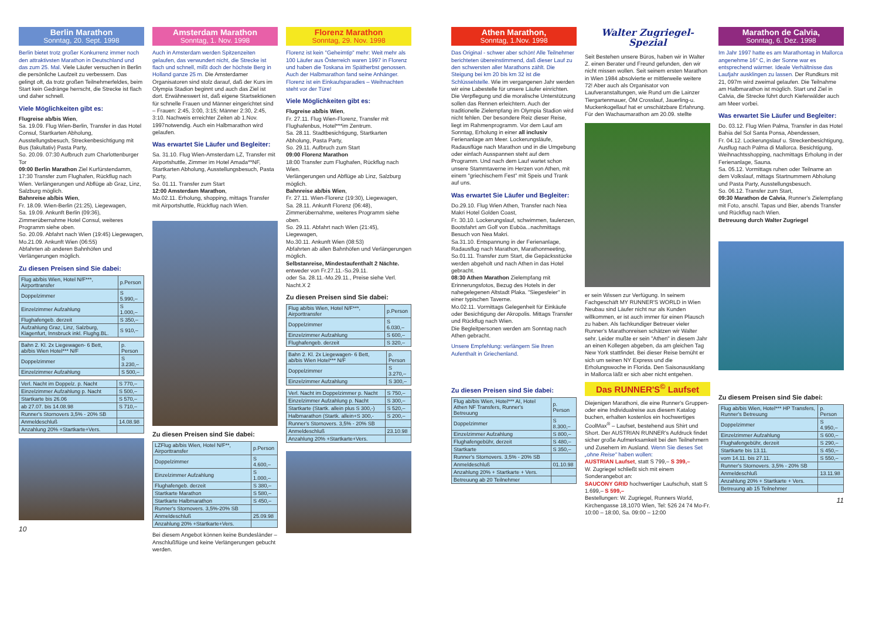Berlin Marathon
Sonntag, 20. Sept. 1998
Berlin bietet trotz großer Konkurrenz immer noch den attraktivsten Marathon in Deutschland und das zum 25. Mal. Viele Läufer versuchen in Berlin die persönliche Laufzeit zu verbessern. Das gelingt oft, da trotz großen Teilnehmerfeldes, beim Start kein Gedränge herrscht, die Strecke ist flach und daher schnell.
Viele Möglichkeiten gibt es:
Flugreise ab/bis Wien,
Sa. 19.09. Flug Wien-Berlin, Transfer in das Hotel Consul, Startkarten Abholung, Ausstellungsbesuch, Streckenbesichtigung mit Bus (fakultativ) Pasta Party,
So. 20.09. 07:30 Aufbruch zum Charlottenburger Tor
09:00 Berlin Marathon Ziel Kurfürstendamm,
17:30 Transfer zum Flughafen, Rückflug nach Wien. Verlängerungen und Abflüge ab Graz, Linz, Salzburg möglich.
Bahnreise ab/bis Wien,
Fr. 18.09. Wien-Berlin (21:25), Liegewagen,
Sa. 19.09. Ankunft Berlin (09:36), Zimmerübernahme Hotel Consul, weiteres Programm siehe oben.
So. 20.09. Abfahrt nach Wien (19:45) Liegewagen,
Mo.21.09. Ankunft Wien (06:55)
Abfahrten ab anderen Bahnhöfen und Verlängerungen möglich.
Zu diesen Preisen sind Sie dabei:
| Flug ab/bis Wien, Hotel N/F***, Airporttransfer | p.Person |
| --- | --- |
| Doppelzimmer | S 5.990,– |
| Einzelzimmer Aufzahlung | S 1.000,– |
| Flughafengeb. derzeit | S 350,– |
| Aufzahlung Graz, Linz, Salzburg, Klagenfurt, Innsbruck inkl. Flughg.BL. | S 910,– |
| Bahn 2. Kl. 2x Liegewagen- 6 Bett, ab/bis Wien Hotel*** N/F | p. Person |
| --- | --- |
| Doppelzimmer | S 3.230,– |
| Einzelzimmer Aufzahlung | S 500,– |
| Verl. Nacht im Doppelz. p. Nacht | S 770,– |
| Einzelzimmer Aufzahlung p. Nacht | S 500,– |
| Startkarte bis 26.06 | S 570,– |
| ab 27.07. bis 14.08.98 | S 710,– |
| Runner's Stornovers 3,5% - 20% SB | |
| Anmeldeschluß | 14.08.98 |
| Anzahlung 20% +Startkarte+Vers. | |
10
Amsterdam Marathon
Sonntag, 1. Nov. 1998
Auch in Amsterdam werden Spitzenzeiten gelaufen, das verwundert nicht, die Strecke ist flach und schnell, mißt doch der höchste Berg in Holland ganze 25 m. Die Amsterdamer Organisatoren sind stolz darauf, daß der Kurs im Olympia Stadion beginnt und auch das Ziel ist dort. Erwähneswert ist, daß eigene Startsektionen für schnelle Frauen und Männer eingerichtet sind – Frauen: 2:45, 3:00, 3:15; Männer 2:30, 2:45, 3:10. Nachweis erreichter Zeiten ab 1.Nov. 1997notwendig. Auch ein Halbmarathon wird gelaufen.
Was erwartet Sie Läufer und Begleiter:
Sa. 31.10. Flug Wien-Amsterdam LZ, Transfer mit Airportshuttle, Zimmer im Hotel Amada**NF, Startkarten Abholung, Ausstellungsbesuch, Pasta Party,
So. 01.11. Transfer zum Start
12:00 Amsterdam Marathon,
Mo.02.11. Erholung, shopping, mittags Transfer mit Airportshuttle, Rückflug nach Wien.
Zu diesen Preisen sind Sie dabei:
| LZFlug ab/bis Wien, Hotel N/F**, Airporttransfer | p.Person |
| --- | --- |
| Doppelzimmer | S 4.600,– |
| Einzelzimmer Aufzahlung | S 1.000,– |
| Flughafengeb. derzeit | S 380,– |
| Startkarte Marathon | S 580,– |
| Startkarte Halbmarathon | S 450,– |
| Runner's Stornovers. 3,5%-20% SB | |
| Anmeldeschluß | 25.09.98 |
| Anzahlung 20% +Startkarte+Vers. | |
Bei diesem Angebot können keine Bundesländer – Anschlußflüge und keine Verlängerungen gebucht werden.
Florenz Marathon
Sonntag, 29. Nov. 1998
Florenz ist kein "Geheimtip" mehr: Weit mehr als 100 Läufer aus Österreich waren 1997 in Florenz und haben die Toskana im Spätherbst genossen. Auch der Halbmarathon fand seine Anhänger. Florenz ist ein Einkaufsparadies – Weihnachten steht vor der Türe!
Viele Möglichkeiten gibt es:
Flugreise ab/bis Wien,
Fr. 27.11. Flug Wien-Florenz, Transfer mit Flughafenbus, Hotel***im Zentrum.
Sa. 28.11. Stadtbesichtigung, Startkarten Abholung, Pasta Party,
So. 29.11. Aufbruch zum Start
09:00 Florenz Marathon
18:00 Transfer zum Flughafen, Rückflug nach Wien.
Verlängerungen und Abflüge ab Linz, Salzburg möglich.
Bahnreise ab/bis Wien,
Fr. 27.11. Wien-Florenz (19:30), Liegewagen,
Sa. 28.11. Ankunft Florenz (06:48), Zimmerübernahme, weiteres Programm siehe oben.
So. 29.11. Abfahrt nach Wien (21:45), Liegewagen,
Mo.30.11. Ankunft Wien (08:53)
Abfahrten ab allen Bahnhöfen und Verlängerungen möglich.
Selbstanreise, Mindestaufenthalt 2 Nächte.
entweder von Fr.27.11.-So.29.11.
oder Sa. 28.11.-Mo.29.11., Preise siehe Verl. Nacht.X 2
Zu diesen Preisen sind Sie dabei:
| Flug ab/bis Wien, Hotel N/F***, Airporttransfer | p.Person |
| --- | --- |
| Doppelzimmer | S 6.030,– |
| Einzelzimmer Aufzahlung | S 600,– |
| Flughafengeb. derzeit | S 320,– |
| Bahn 2. Kl. 2x Liegewagen- 6 Bett, ab/bis Wien Hotel*** N/F | p. Person |
| --- | --- |
| Doppelzimmer | S 3.270,– |
| Einzelzimmer Aufzahlung | S 300,– |
| Verl. Nacht im Doppelzimmer p. Nacht | S 750,– |
| Einzelzimmer Aufzahlung p. Nacht | S 300,– |
| Startkarte (Startk. allein plus S 300,-) | S 520,– |
| Halbmarathon (Startk. allein+S 300,- | S 200,– |
| Runner's Stornovers. 3,5% - 20% SB | |
| Anmeldeschluß | 23.10.98 |
| Anzahlung 20% +Startkarte+Vers. | |
Athen Marathon,
Sonntag, 1.Nov. 1998
Das Original - schwer aber schön! Alle Teilnehmer berichteten übereinstimmend, daß dieser Lauf zu den schwersten aller Marathons zählt. Die Steigung bei km 20 bis km 32 ist die Schlüsselstelle. Wie im vergangenen Jahr werden wir eine Labestelle für unsere Läufer einrichten. Die Verpflegung und die moralische Unterstützung sollen das Rennen erleichtern. Auch der traditionelle Zielempfang im Olympia Stadion wird nicht fehlen. Der besondere Reiz dieser Reise, liegt im Rahmenprogramm. Vor dem Lauf am Sonntag, Erholung in einer all inclusiv Ferienanlage am Meer. Lockerungsläufe, Radausflüge nach Marathon und in die Umgebung oder einfach Ausspannen steht auf dem Programm. Und nach dem Lauf wartet schon unsere Stammtaverne im Herzen von Athen, mit einem "griechischem Fest" mit Speis und Trank auf uns.
Was erwartet Sie Läufer und Begleiter:
Do.29.10. Flug Wien Athen, Transfer nach Nea Makri Hotel Golden Coast,
Fr. 30.10. Lockerungslauf, schwimmen, faulenzen, Bootsfahrt am Golf von Euböa...nachmittags Besuch von Nea Makri.
Sa.31.10. Entspannung in der Ferienanlage, Radausflug nach Marathon, Marathonmeeting,
So.01.11. Transfer zum Start, die Gepäcksstücke werden abgeholt und nach Athen in das Hotel gebracht.
08:30 Athen Marathon Zielempfang mit Erinnerungsfotos, Bezug des Hotels in der nahegelegenen Altstadt Plaka. "Siegesfeier" in einer typischen Taverne.
Mo.02.11. Vormittags Gelegenheit für Einkäufe oder Besichtigung der Akropolis. Mittags Transfer und Rückflug nach Wien.
Die Begleitpersonen werden am Sonntag nach Athen gebracht.
Unsere Empfehlung: verlängern Sie Ihren Aufenthalt in Griechenland.
Zu diesen Preisen sind Sie dabei:
| Flug ab/bis Wien, Hotel*** AI, Hotel Athen NF Transfers, Runner's Betreuung | p. Person |
| --- | --- |
| Doppelzimmer | S 8.300,– |
| Einzelzimmer Aufzahlung | S 800,– |
| Flughafengebühr, derzeit | S 480,– |
| Startkarte | S 350,– |
| Runner's Stornovers. 3,5% - 20% SB | |
| Anmeldeschluß | 01.10.98 |
| Anzahlung 20% + Startkarte + Vers. | |
| Betreuung ab 20 Teilnehmer | |
Walter Zugriegel- Spezial
Seit Bestehen unsere Büros, haben wir in Walter Z. einen Berater und Freund gefunden, den wir nicht missen wollen. Seit seinem ersten Marathon in Wien 1984 absolvierte er mittlerweile weitere 72! Aber auch als Organisator von Laufveranstaltungen, wie Rund um die Lainzer Tiergartenmauer, ÖM Crosslauf, Jauerling-u. Muckenkogellauf hat er unschätzbare Erfahrung. Für den Wachaumarathon am 20.09. stellte
er sein Wissen zur Verfügung. In seinem Fachgeschäft MY RUNNER'S WORLD in Wien Neubau sind Läufer nicht nur als Kunden willkommen, er ist auch immer für einen Plausch zu haben. Als fachkundiger Betreuer vieler Runner's Marathonreisen schätzen wir Walter sehr. Leider mußte er sein "Athen" in diesem Jahr an einen Kollegen abgeben, da am gleichen Tag New York stattfindet. Bei dieser Reise bemüht er sich um seinen NY Express und die Erholungswoche in Florida. Den Saisonausklang in Mallorca läßt er sich aber nicht entgehen.
Das RUNNER'S<sup>©</sup> Laufset
Diejenigen Marathoni, die eine Runner's Gruppen- oder eine Individualreise aus diesem Katalog buchen, erhalten kostenlos ein hochwertiges CoolMax<sup>®</sup> – Laufset, bestehend aus Shirt und Short. Der AUSTRIAN RUNNER's Aufdruck findet sicher große Aufmerksamkeit bei den Teilnehmern und Zusehern im Ausland. Wenn Sie dieses Set „ohne Reise" haben wollen:
AUSTRIAN Laufset, statt S 799,– S 399,–
W. Zugriegel schließt sich mit einem Sonderangebot an:
SAUCONY GRID hochwertiger Laufschuh, statt S 1.699,– S 599,–
Bestellungen: W. Zugriegel, Runners World, Kirchengasse 18,1070 Wien, Tel: 526 24 74 Mo-Fr. 10:00 – 18:00, Sa. 09:00 – 12:00
Marathon de Calvia,
Sonntag, 6. Dez. 1998
Im Jahr 1997 hatte es am Marathontag in Mallorca angenehme 16° C, in der Sonne war es entsprechend wärmer. Ideale Verhältnisse das Laufjahr ausklingen zu lassen. Der Rundkurs mit 21, 097m wird zweimal gelaufen. Die Teilnahme am Halbmarathon ist möglich. Start und Ziel in Calvia, die Strecke führt durch Kieferwälder auch am Meer vorbei.
Was erwartet Sie Läufer und Begleiter:
Do. 03.12. Flug Wien Palma, Transfer in das Hotel Bahia del Sol Santa Ponsa, Abendessen,
Fr. 04.12. Lockerungslauf u. Streckenbesichtigung, Ausflug nach Palma di Mallorca. Besichtigung, Weihnachtsshopping, nachmittags Erholung in der Ferienanlage, Sauna.
Sa. 05.12. Vormittags ruhen oder Teilname an dem Volkslauf, mittags Startnummern Abholung und Pasta Party, Ausstellungsbesuch.
So. 06.12. Transfer zum Start,
09:30 Marathon de Calvia, Runner's Zielempfang mit Foto, anschl. Tapas und Bier, abends Transfer und Rückflug nach Wien.
Betreuung durch Walter Zugriegel
Zu diesem Preisen sind Sie dabei:
| Flug ab/bis Wien, Hotel*** HP Transfers, Runner's Betreuung | p. Person |
| --- | --- |
| Doppelzimmer | S 4.950,– |
| Einzelzimmer Aufzahlung | S 600,– |
| Flughafengebühr, derzeit | S 290,– |
| Startkarte bis 13.11. | S 450,– |
| vom 14.11. bis 27.11. | S 550,– |
| Runner's Stornovers. 3,5% - 20% SB | |
| Anmeldeschluß | 13.11.98 |
| Anzahlung 20% + Startkarte + Vers. | |
| Betreuung ab 15 Teilnehmer | |
11